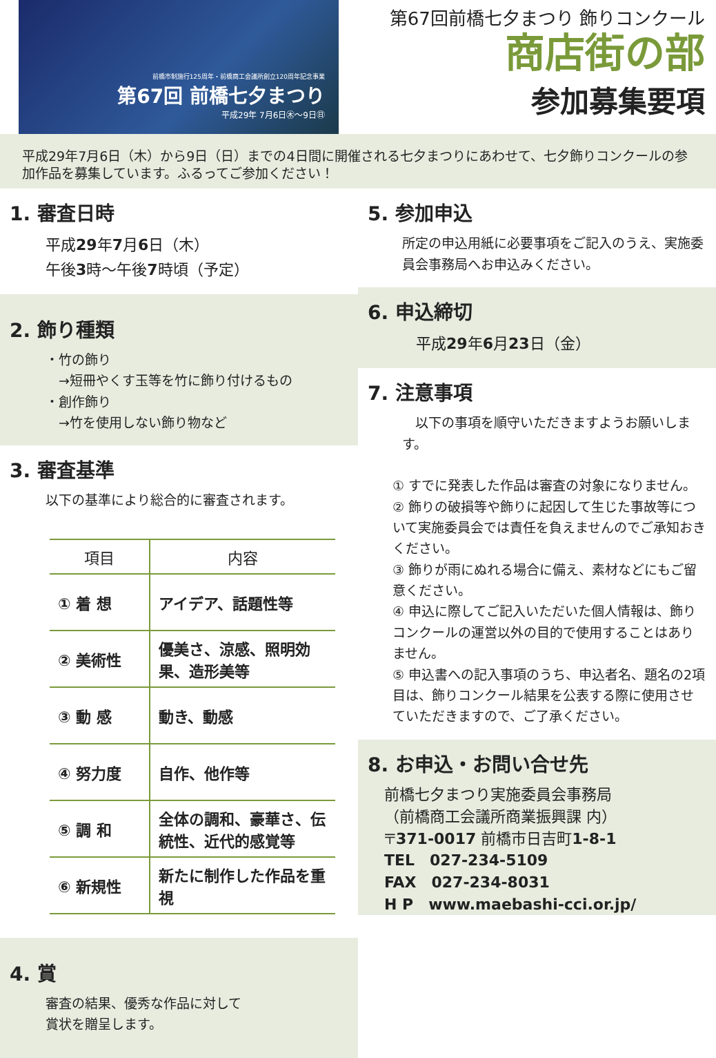前橋市制施行125周年・前橋商工会議所創立120周年記念事業
第67回 前橋七夕まつり
平成29年 7月6日㊍～9日㊐
第67回前橋七夕まつり 飾りコンクール
商店街の部
参加募集要項
平成29年7月6日（木）から9日（日）までの4日間に開催される七夕まつりにあわせて、七夕飾りコンクールの参加作品を募集しています。ふるってご参加ください！
1. 審査日時
平成29年7月6日（木）
午後3時～午後7時頃（予定）
2. 飾り種類
・竹の飾り
　→短冊やくす玉等を竹に飾り付けるもの
・創作飾り
　→竹を使用しない飾り物など
3. 審査基準
以下の基準により総合的に審査されます。
| 項目 | 内容 |
| --- | --- |
| ① 着 想 | アイデア、話題性等 |
| ② 美術性 | 優美さ、涼感、照明効果、造形美等 |
| ③ 動 感 | 動き、動感 |
| ④ 努力度 | 自作、他作等 |
| ⑤ 調 和 | 全体の調和、豪華さ、伝統性、近代的感覚等 |
| ⑥ 新規性 | 新たに制作した作品を重視 |
4. 賞
審査の結果、優秀な作品に対して
賞状を贈呈します。
5. 参加申込
所定の申込用紙に必要事項をご記入のうえ、実施委員会事務局へお申込みください。
6. 申込締切
平成29年6月23日（金）
7. 注意事項
　以下の事項を順守いただきますようお願いします。
① すでに発表した作品は審査の対象になりません。
② 飾りの破損等や飾りに起因して生じた事故等について実施委員会では責任を負えませんのでご承知おきください。
③ 飾りが雨にぬれる場合に備え、素材などにもご留意ください。
④ 申込に際してご記入いただいた個人情報は、飾りコンクールの運営以外の目的で使用することはありません。
⑤ 申込書への記入事項のうち、申込者名、題名の2項目は、飾りコンクール結果を公表する際に使用させていただきますので、ご了承ください。
8. お申込・お問い合せ先
前橋七夕まつり実施委員会事務局
（前橋商工会議所商業振興課 内）
〒371-0017 前橋市日吉町1-8-1
TEL　027-234-5109
FAX　027-234-8031
H P　www.maebashi-cci.or.jp/